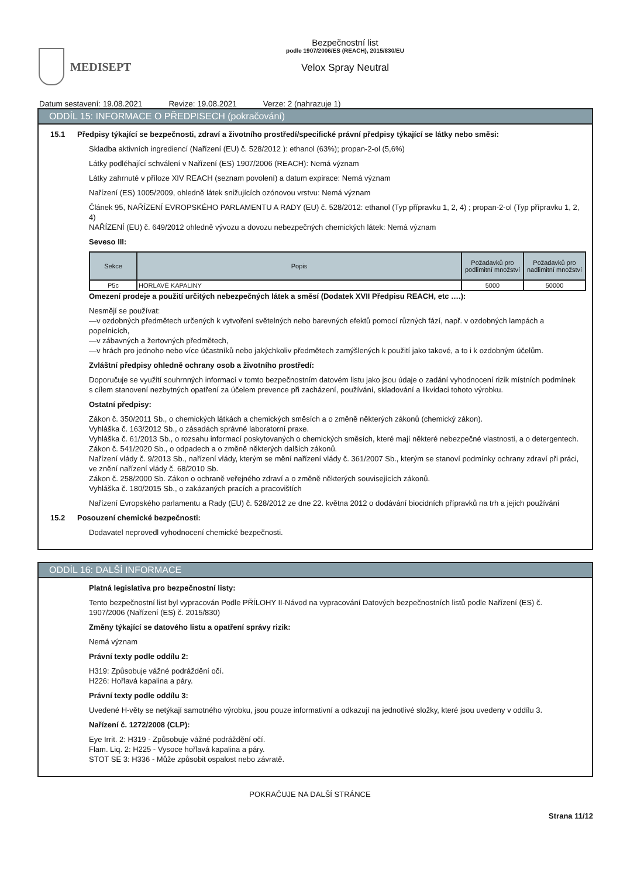MEDISEPT
Bezpečnostní list
podle 1907/2006/ES (REACH), 2015/830/EU
Velox Spray Neutral
Datum sestavení: 19.08.2021 Revize: 19.08.2021 Verze: 2 (nahrazuje 1)
ODDÍL 15: INFORMACE O PŘEDPISECH (pokračování)
15.1 Předpisy týkající se bezpečnosti, zdraví a životního prostředí/specifické právní předpisy týkající se látky nebo směsi:
Skladba aktivních ingrediencí (Nařízení (EU) č. 528/2012 ): ethanol (63%); propan-2-ol (5,6%)
Látky podléhající schválení v Nařízení (ES) 1907/2006 (REACH): Nemá význam
Látky zahrnuté v příloze XIV REACH (seznam povolení) a datum expirace: Nemá význam
Nařízení (ES) 1005/2009, ohledně látek snižujících ozónovou vrstvu: Nemá význam
Článek 95, NAŘÍZENÍ EVROPSKÉHO PARLAMENTU A RADY (EU) č. 528/2012: ethanol (Typ přípravku 1, 2, 4) ; propan-2-ol (Typ přípravku 1, 2, 4)
NAŘÍZENÍ (EU) č. 649/2012 ohledně vývozu a dovozu nebezpečných chemických látek: Nemá význam
Seveso III:
| Sekce | Popis | Požadavků pro podlimitní množství | Požadavků pro nadlimitní množství |
| --- | --- | --- | --- |
| P5c | HORLAVÉ KAPALINY | 5000 | 50000 |
Omezení prodeje a použití určitých nebezpečných látek a směsí (Dodatek XVII Předpisu REACH, etc ….):
Nesmějí se používat:
—v ozdobných předmětech určených k vytvoření světelných nebo barevných efektů pomocí různých fází, např. v ozdobných lampách a popelnicích,
—v zábavných a žertovných předmětech,
—v hrách pro jednoho nebo více účastníků nebo jakýchkoliv předmětech zamýšlených k použití jako takové, a to i k ozdobným účelům.
Zvláštní předpisy ohledně ochrany osob a životního prostředí:
Doporučuje se využití souhrnných informací v tomto bezpečnostním datovém listu jako jsou údaje o zadání vyhodnocení rizik místních podmínek s cílem stanovení nezbytných opatření za účelem prevence při zacházení, používání, skladování a likvidaci tohoto výrobku.
Ostatní předpisy:
Zákon č. 350/2011 Sb., o chemických látkách a chemických směsích a o změně některých zákonů (chemický zákon).
Vyhláška č. 163/2012 Sb., o zásadách správné laboratorní praxe.
Vyhláška č. 61/2013 Sb., o rozsahu informací poskytovaných o chemických směsích, které mají některé nebezpečné vlastnosti, a o detergentech.
Zákon č. 541/2020 Sb., o odpadech a o změně některých dalších zákonů.
Nařízení vlády č. 9/2013 Sb., nařízení vlády, kterým se mění nařízení vlády č. 361/2007 Sb., kterým se stanoví podmínky ochrany zdraví při práci, ve znění nařízení vlády č. 68/2010 Sb.
Zákon č. 258/2000 Sb. Zákon o ochraně veřejného zdraví a o změně některých souvisejících zákonů.
Vyhláška č. 180/2015 Sb., o zakázaných pracích a pracovištích
Nařízení Evropského parlamentu a Rady (EU) č. 528/2012 ze dne 22. května 2012 o dodávání biocidních přípravků na trh a jejich používání
15.2 Posouzení chemické bezpečnosti:
Dodavatel neprovedl vyhodnocení chemické bezpečnosti.
ODDÍL 16: DALŠÍ INFORMACE
Platná legislativa pro bezpečnostní listy:
Tento bezpečnostní list byl vypracován Podle PŘÍLOHY II-Návod na vypracování Datových bezpečnostních listů podle Nařízení (ES) č. 1907/2006 (Nařízení (ES) č. 2015/830)
Změny týkající se datového listu a opatření správy rizik:
Nemá význam
Právní texty podle oddílu 2:
H319: Způsobuje vážné podráždění očí.
H226: Hořlavá kapalina a páry.
Právní texty podle oddílu 3:
Uvedené H-věty se netýkají samotného výrobku, jsou pouze informativní a odkazují na jednotlivé složky, které jsou uvedeny v oddílu 3.
Nařízení č. 1272/2008 (CLP):
Eye Irrit. 2: H319 - Způsobuje vážné podráždění očí.
Flam. Liq. 2: H225 - Vysoce hořlavá kapalina a páry.
STOT SE 3: H336 - Může způsobit ospalost nebo závratě.
POKRAČUJE NA DALŠÍ STRÁNCE
Strana 11/12